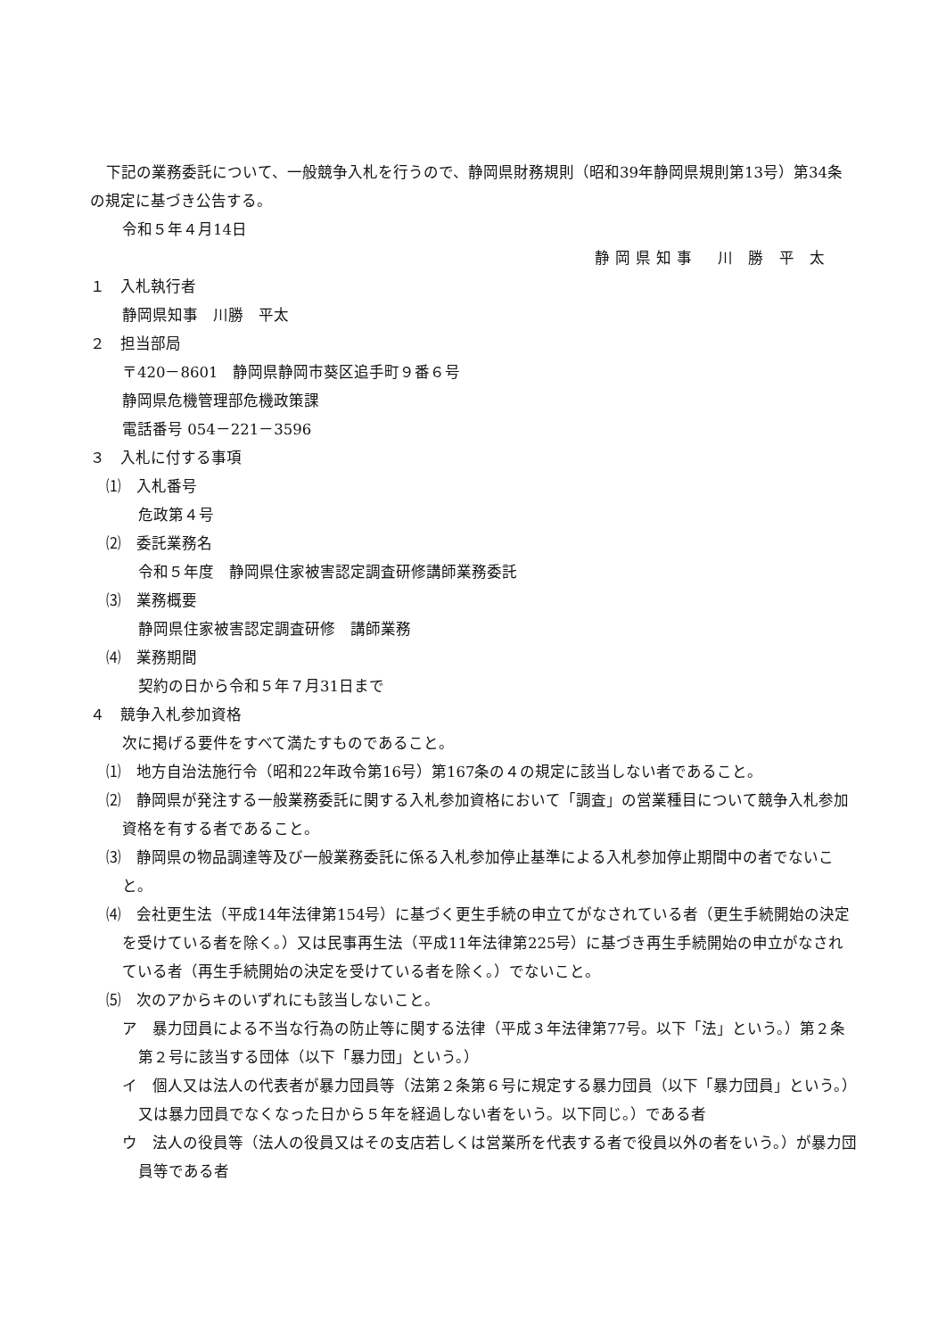下記の業務委託について、一般競争入札を行うので、静岡県財務規則（昭和39年静岡県規則第13号）第34条の規定に基づき公告する。
令和５年４月14日
静岡県知事　川 勝 平 太
１　入札執行者
静岡県知事　川勝　平太
２　担当部局
〒420－8601　静岡県静岡市葵区追手町９番６号
静岡県危機管理部危機政策課
電話番号 054－221－3596
３　入札に付する事項
⑴　入札番号
危政第４号
⑵　委託業務名
令和５年度　静岡県住家被害認定調査研修講師業務委託
⑶　業務概要
静岡県住家被害認定調査研修　講師業務
⑷　業務期間
契約の日から令和５年７月31日まで
４　競争入札参加資格
次に掲げる要件をすべて満たすものであること。
⑴　地方自治法施行令（昭和22年政令第16号）第167条の４の規定に該当しない者であること。
⑵　静岡県が発注する一般業務委託に関する入札参加資格において「調査」の営業種目について競争入札参加資格を有する者であること。
⑶　静岡県の物品調達等及び一般業務委託に係る入札参加停止基準による入札参加停止期間中の者でないこと。
⑷　会社更生法（平成14年法律第154号）に基づく更生手続の申立てがなされている者（更生手続開始の決定を受けている者を除く。）又は民事再生法（平成11年法律第225号）に基づき再生手続開始の申立がなされている者（再生手続開始の決定を受けている者を除く。）でないこと。
⑸　次のアからキのいずれにも該当しないこと。
ア　暴力団員による不当な行為の防止等に関する法律（平成３年法律第77号。以下「法」という。）第２条第２号に該当する団体（以下「暴力団」という。）
イ　個人又は法人の代表者が暴力団員等（法第２条第６号に規定する暴力団員（以下「暴力団員」という。）又は暴力団員でなくなった日から５年を経過しない者をいう。以下同じ。）である者
ウ　法人の役員等（法人の役員又はその支店若しくは営業所を代表する者で役員以外の者をいう。）が暴力団員等である者